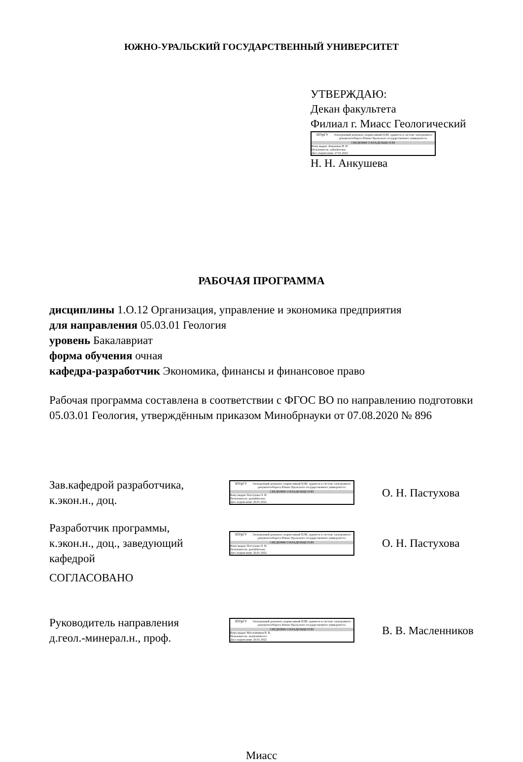ЮЖНО-УРАЛЬСКИЙ ГОСУДАРСТВЕННЫЙ УНИВЕРСИТЕТ
УТВЕРЖДАЮ:
Декан факультета
Филиал г. Миасс Геологический
ЮУрГУ
Электронный документ, подписанный ПЭП, хранится в системе электронного документооборота Южно-Уральского государственного университета
СВЕДЕНИЯ О ВЛАДЕЛЬЦЕ ПЭП
Кому выдан: Анкушева Н. Н.
Пользователь: ankushevann
Дата подписания: 27.01.2022
Н. Н. Анкушева
РАБОЧАЯ ПРОГРАММА
дисциплины 1.О.12 Организация, управление и экономика предприятия
для направления 05.03.01 Геология
уровень Бакалавриат
форма обучения очная
кафедра-разработчик Экономика, финансы и финансовое право
Рабочая программа составлена в соответствии с ФГОС ВО по направлению подготовки 05.03.01 Геология, утверждённым приказом Минобрнауки от 07.08.2020 № 896
Зав.кафедрой разработчика,
к.экон.н., доц.
ЮУрГУ
Электронный документ, подписанный ПЭП, хранится в системе электронного документооборота Южно-Уральского государственного университета
СВЕДЕНИЯ О ВЛАДЕЛЬЦЕ ПЭП
Кому выдан: Пастухова О. Н.
Пользователь: pastukhovaon
Дата подписания: 26.01.2022
О. Н. Пастухова
Разработчик программы,
к.экон.н., доц., заведующий
кафедрой
ЮУрГУ
Электронный документ, подписанный ПЭП, хранится в системе электронного документооборота Южно-Уральского государственного университета
СВЕДЕНИЯ О ВЛАДЕЛЬЦЕ ПЭП
Кому выдан: Пастухова О. Н.
Пользователь: pastukhovaon
Дата подписания: 26.01.2022
О. Н. Пастухова
СОГЛАСОВАНО
Руководитель направления
д.геол.-минерал.н., проф.
ЮУрГУ
Электронный документ, подписанный ПЭП, хранится в системе электронного документооборота Южно-Уральского государственного университета
СВЕДЕНИЯ О ВЛАДЕЛЬЦЕ ПЭП
Кому выдан: Масленников В. В.
Пользователь: maslennikovvv
Дата подписания: 26.01.2022
В. В. Масленников
Миасс